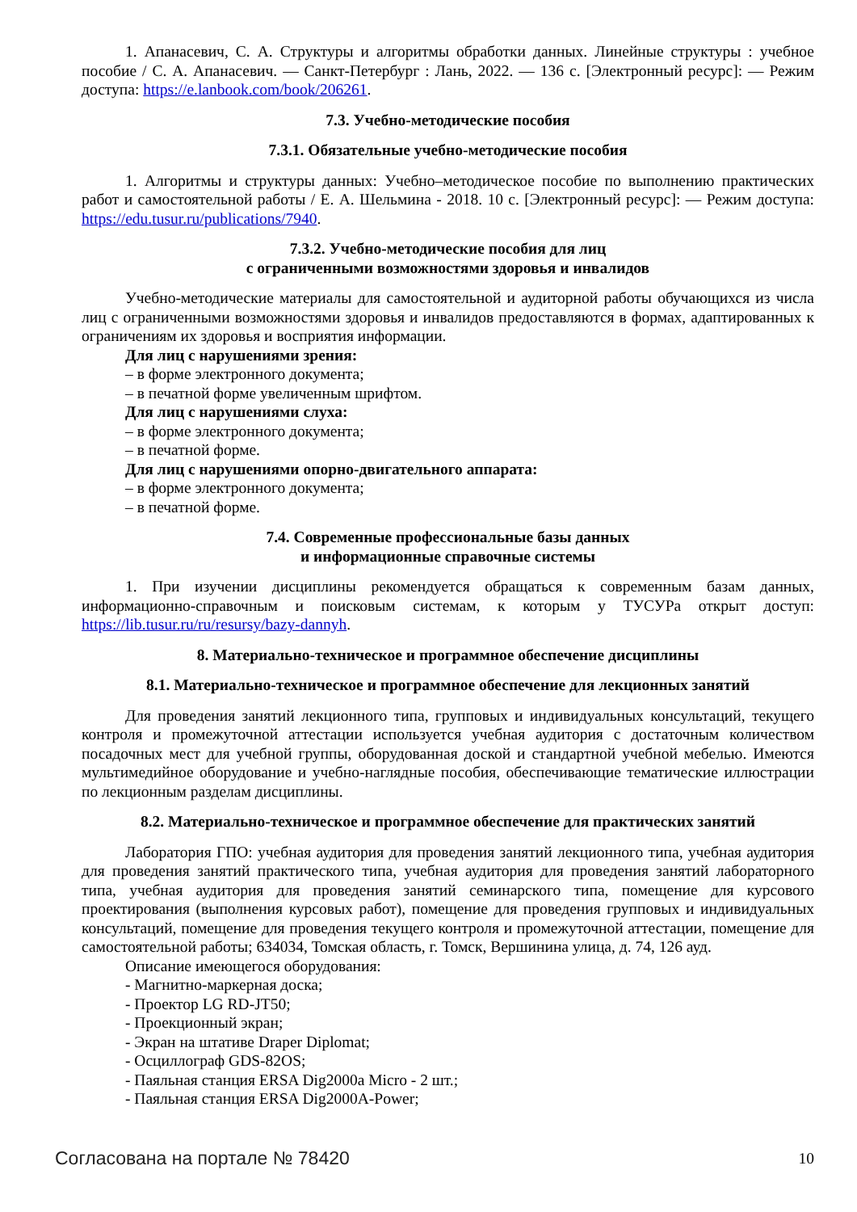1. Апанасевич, С. А. Структуры и алгоритмы обработки данных. Линейные структуры : учебное пособие / С. А. Апанасевич. — Санкт-Петербург : Лань, 2022. — 136 с. [Электронный ресурс]: — Режим доступа: https://e.lanbook.com/book/206261.
7.3. Учебно-методические пособия
7.3.1. Обязательные учебно-методические пособия
1. Алгоритмы и структуры данных: Учебно–методическое пособие по выполнению практических работ и самостоятельной работы / Е. А. Шельмина - 2018. 10 с. [Электронный ресурс]: — Режим доступа: https://edu.tusur.ru/publications/7940.
7.3.2. Учебно-методические пособия для лиц
с ограниченными возможностями здоровья и инвалидов
Учебно-методические материалы для самостоятельной и аудиторной работы обучающихся из числа лиц с ограниченными возможностями здоровья и инвалидов предоставляются в формах, адаптированных к ограничениям их здоровья и восприятия информации.
Для лиц с нарушениями зрения:
– в форме электронного документа;
– в печатной форме увеличенным шрифтом.
Для лиц с нарушениями слуха:
– в форме электронного документа;
– в печатной форме.
Для лиц с нарушениями опорно-двигательного аппарата:
– в форме электронного документа;
– в печатной форме.
7.4. Современные профессиональные базы данных
и информационные справочные системы
1. При изучении дисциплины рекомендуется обращаться к современным базам данных, информационно-справочным и поисковым системам, к которым у ТУСУРа открыт доступ: https://lib.tusur.ru/ru/resursy/bazy-dannyh.
8. Материально-техническое и программное обеспечение дисциплины
8.1. Материально-техническое и программное обеспечение для лекционных занятий
Для проведения занятий лекционного типа, групповых и индивидуальных консультаций, текущего контроля и промежуточной аттестации используется учебная аудитория с достаточным количеством посадочных мест для учебной группы, оборудованная доской и стандартной учебной мебелью. Имеются мультимедийное оборудование и учебно-наглядные пособия, обеспечивающие тематические иллюстрации по лекционным разделам дисциплины.
8.2. Материально-техническое и программное обеспечение для практических занятий
Лаборатория ГПО: учебная аудитория для проведения занятий лекционного типа, учебная аудитория для проведения занятий практического типа, учебная аудитория для проведения занятий лабораторного типа, учебная аудитория для проведения занятий семинарского типа, помещение для курсового проектирования (выполнения курсовых работ), помещение для проведения групповых и индивидуальных консультаций, помещение для проведения текущего контроля и промежуточной аттестации, помещение для самостоятельной работы; 634034, Томская область, г. Томск, Вершинина улица, д. 74, 126 ауд.
Описание имеющегося оборудования:
- Магнитно-маркерная доска;
- Проектор LG RD-JT50;
- Проекционный экран;
- Экран на штативе Draper Diplomat;
- Осциллограф GDS-82OS;
- Паяльная станция ERSA Dig2000a Micro - 2 шт.;
- Паяльная станция ERSA Dig2000A-Power;
Согласована на портале № 78420 10